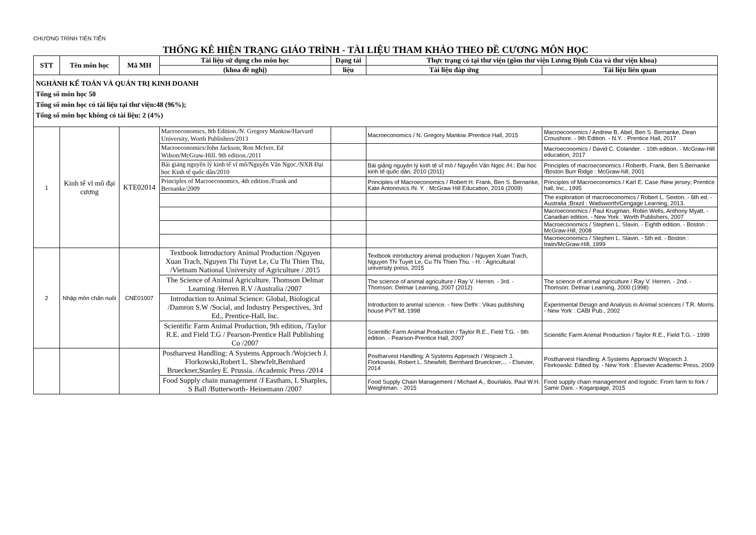CHƯƠNG TRÌNH TIÊN TIẾN
THỐNG KÊ HIỆN TRẠNG GIÁO TRÌNH - TÀI LIỆU THAM KHẢO THEO ĐỀ CƯƠNG MÔN HỌC
| STT | Tên môn học | Mã MH | Tài liệu sử dụng cho môn học | Dạng tài | Thực trạng có tại thư viện (gồm thư viện Lương Định Của và thư viện khoa) | |
| --- | --- | --- | --- | --- | --- | --- |
| | | | (khoa đề nghị) | liệu | Tài liệu đáp ứng | Tài liệu liên quan |
| NGHÀNH KẾ TOÁN VÀ QUẢN TRỊ KINH DOANH Tổng số môn học 50 Tổng số môn học có tài liệu tại thư viện:48 (96%); Tổng số môn học không có tài liệu: 2 (4%) | | | | | | |
| 1 | Kinh tế vĩ mô đại cương | KTE02014 | Macroeconomics, 8th Edition./N. Gregory Mankiw/Harvard University, Worth Publishers/2013 | | Macroeconomics / N. Gregory Mankiw /Prentice Hall, 2015 | Macroeconomics / Andrew B. Abel, Ben S. Bernanke, Dean Croushore. - 9th Edition. - N.Y. : Prentice Hall, 2017 |
| | | | Macroeconomics/John Jackson, Ron McIver, Ed Wilson/McGraw-Hill. 9th edition./2011 | | | Macroeconomics / David C. Colander. - 10th edition. - McGraw-Hill education, 2017 |
| | | | Bài giảng nguyên lý kinh tế vĩ mô/Nguyễn Văn Ngọc./NXB Đại học Kinh tế quốc dân/2010 | | Bài giảng nguyên lý kinh tế vĩ mô / Nguyễn Văn Ngọc /H.: Đại học kinh tế quốc dân, 2010 (2011) | Principles of macroeconomics / Roberth. Frank, Ben S.Bernanke /Boston Burr Ridge : McGraw-hill, 2001 |
| | | | Principles of Macroeconomics, 4th edition./Frank and Bernanke/2009 | | Principles of Macroeconomics / Robert H. Frank, Ben S. Bernanke, Kate Antonovics /N. Y. : McGraw Hill Education, 2016 (2009) | Principles of Macroeconomics / Karl E. Case /New jersey; Prentice hall, Inc., 1995 |
| | | | | | | The exploration of macroeconomics / Robert L. Sexton. - 6th ed. - Australia ;Brazil : Wadsworth/Cengage Learning, 2013. |
| | | | | | | Macroeconomics / Paul Krugman, Robin Wells, Anthony Myatt. - Canadian edition. - New York : Worth Publishers, 2007 |
| | | | | | | Macroeconomics / Stephen L. Slavin. - Eighth edition. - Boston : McGraw-Hill, 2008 |
| | | | | | | Macroeconomics / Stephen L. Slavin. - 5th ed. - Boston : Irwin/McGraw-Hill, 1999 |
| 2 | Nhập môn chăn nuôi | CNE01007 | Textbook Introductory Animal Production /Nguyen Xuan Trach, Nguyen Thi Tuyet Le, Cu Thi Thien Thu, /Vietnam National University of Agriculture / 2015 | | Textbook introductory animal production / Nguyen Xuan Trach, Nguyen Thi Tuyet Le, Cu Thi Thien Thu. - H. : Agricultural university press, 2015 | |
| | | | The Science of Animal Agriculture. Thomson Delmar Learning /Herren R.V /Australia /2007 | | The science of animal agriculture / Ray V. Herren. - 3rd. - Thomson: Delmar Learning, 2007 (2012) | The science of animal agriculture / Ray V. Herren. - 2nd. - Thomson: Delmar Learning, 2000 (1998) |
| | | | Introduction to Animal Science: Global, Biological /Damron S.W /Social, and Industry Perspectives, 3rd Ed., Prentice-Hall, Inc. | | Introduction to animal science. - New Delhi : Vikas publishing house PVT ltđ, 1998 | Experimental Design and Analysis in Animal sciences / T.R. Morris. - New York : CABI Pub., 2002 |
| | | | Scientific Farm Animal Production, 9th edition, /Taylor R.E. and Field T.G / Pearson-Prentice Hall Publishing Co /2007 | | Scientific Farm Animal Production / Taylor R.E., Field T.G. - 9th edition. - Pearson-Prentice Hall, 2007 | Scientific Farm Animal Production / Taylor R.E., Field T.G. - 1999 |
| | | | Postharvest Handling: A Systems Approach /Wojciech J. Florkowski,Robert L. Shewfelt,Bernhard Brueckner,Stanley E. Prussia. /Academic Press /2014 | | Postharvest Handling: A Systems Approach / Wojciech J. Florkowski, Robert L. Shewfelt, Bernhard Brueckner,... - Elsevier, 2014 | Postharvest Handling: A Systems Approach/ Wojciech J. Florkowski: Edited by. - New York : Elsevier Academic Press, 2009 |
| | | | Food Supply chain management /J Eastham, L Sharples, S Ball /Butterworth- Heinemann /2007 | | Food Supply Chain Management / Michael A., Bourlakis, Paul W.H. Weightman. - 2015 | Food supply chain management and logistic: From farm to fork / Samir Dani. - Koganpage, 2015 |